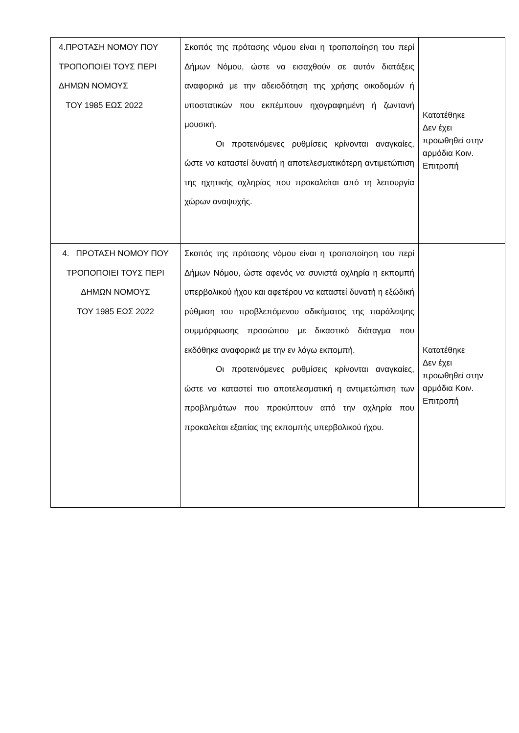| 4.ΠΡΟΤΑΣΗ ΝΟΜΟΥ ΠΟΥ ΤΡΟΠΟΠΟΙΕΙ ΤΟΥΣ ΠΕΡΙ ΔΗΜΩΝ ΝΟΜΟΥΣ ΤΟΥ 1985 ΕΩΣ 2022 | Σκοπός της πρότασης νόμου είναι η τροποποίηση του περί Δήμων Νόμου, ώστε να εισαχθούν σε αυτόν διατάξεις αναφορικά με την αδειοδότηση της χρήσης οικοδομών ή υποστατικών που εκπέμπουν ηχογραφημένη ή ζωντανή μουσική. Οι προτεινόμενες ρυθμίσεις κρίνονται αναγκαίες, ώστε να καταστεί δυνατή η αποτελεσματικότερη αντιμετώπιση της ηχητικής οχληρίας που προκαλείται από τη λειτουργία χώρων αναψυχής. | Κατατέθηκε Δεν έχει προωθηθεί στην αρμόδια Κοιν. Επιτροπή |
| 4. ΠΡΟΤΑΣΗ ΝΟΜΟΥ ΠΟΥ ΤΡΟΠΟΠΟΙΕΙ ΤΟΥΣ ΠΕΡΙ ΔΗΜΩΝ ΝΟΜΟΥΣ ΤΟΥ 1985 ΕΩΣ 2022 | Σκοπός της πρότασης νόμου είναι η τροποποίηση του περί Δήμων Νόμου, ώστε αφενός να συνιστά οχληρία η εκπομπή υπερβολικού ήχου και αφετέρου να καταστεί δυνατή η εξώδική ρύθμιση του προβλεπόμενου αδικήματος της παράλειψης συμμόρφωσης προσώπου με δικαστικό διάταγμα που εκδόθηκε αναφορικά με την εν λόγω εκπομπή. Οι προτεινόμενες ρυθμίσεις κρίνονται αναγκαίες, ώστε να καταστεί πιο αποτελεσματική η αντιμετώπιση των προβλημάτων που προκύπτουν από την οχληρία που προκαλείται εξαιτίας της εκπομπής υπερβολικού ήχου. | Κατατέθηκε Δεν έχει προωθηθεί στην αρμόδια Κοιν. Επιτροπή |